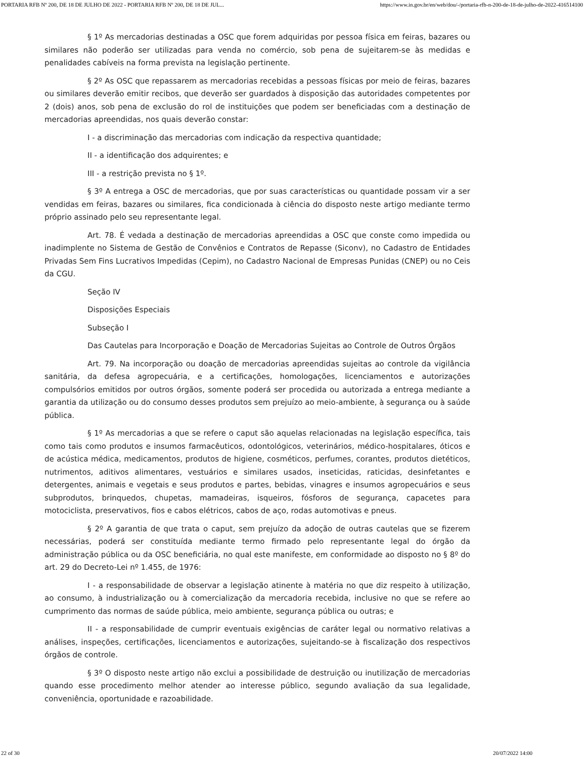PORTARIA RFB Nº 200, DE 18 DE JULHO DE 2022 - PORTARIA RFB Nº 200, DE 18 DE JUL... https://www.in.gov.br/en/web/dou/-/portaria-rfb-n-200-de-18-de-julho-de-2022-416514100
§ 1º As mercadorias destinadas a OSC que forem adquiridas por pessoa física em feiras, bazares ou similares não poderão ser utilizadas para venda no comércio, sob pena de sujeitarem-se às medidas e penalidades cabíveis na forma prevista na legislação pertinente.
§ 2º As OSC que repassarem as mercadorias recebidas a pessoas físicas por meio de feiras, bazares ou similares deverão emitir recibos, que deverão ser guardados à disposição das autoridades competentes por 2 (dois) anos, sob pena de exclusão do rol de instituições que podem ser beneficiadas com a destinação de mercadorias apreendidas, nos quais deverão constar:
I - a discriminação das mercadorias com indicação da respectiva quantidade;
II - a identificação dos adquirentes; e
III - a restrição prevista no § 1º.
§ 3º A entrega a OSC de mercadorias, que por suas características ou quantidade possam vir a ser vendidas em feiras, bazares ou similares, fica condicionada à ciência do disposto neste artigo mediante termo próprio assinado pelo seu representante legal.
Art. 78. É vedada a destinação de mercadorias apreendidas a OSC que conste como impedida ou inadimplente no Sistema de Gestão de Convênios e Contratos de Repasse (Siconv), no Cadastro de Entidades Privadas Sem Fins Lucrativos Impedidas (Cepim), no Cadastro Nacional de Empresas Punidas (CNEP) ou no Ceis da CGU.
Seção IV
Disposições Especiais
Subseção I
Das Cautelas para Incorporação e Doação de Mercadorias Sujeitas ao Controle de Outros Órgãos
Art. 79. Na incorporação ou doação de mercadorias apreendidas sujeitas ao controle da vigilância sanitária, da defesa agropecuária, e a certificações, homologações, licenciamentos e autorizações compulsórios emitidos por outros órgãos, somente poderá ser procedida ou autorizada a entrega mediante a garantia da utilização ou do consumo desses produtos sem prejuízo ao meio-ambiente, à segurança ou à saúde pública.
§ 1º As mercadorias a que se refere o caput são aquelas relacionadas na legislação específica, tais como tais como produtos e insumos farmacêuticos, odontológicos, veterinários, médico-hospitalares, óticos e de acústica médica, medicamentos, produtos de higiene, cosméticos, perfumes, corantes, produtos dietéticos, nutrimentos, aditivos alimentares, vestuários e similares usados, inseticidas, raticidas, desinfetantes e detergentes, animais e vegetais e seus produtos e partes, bebidas, vinagres e insumos agropecuários e seus subprodutos, brinquedos, chupetas, mamadeiras, isqueiros, fósforos de segurança, capacetes para motociclista, preservativos, fios e cabos elétricos, cabos de aço, rodas automotivas e pneus.
§ 2º A garantia de que trata o caput, sem prejuízo da adoção de outras cautelas que se fizerem necessárias, poderá ser constituída mediante termo firmado pelo representante legal do órgão da administração pública ou da OSC beneficiária, no qual este manifeste, em conformidade ao disposto no § 8º do art. 29 do Decreto-Lei nº 1.455, de 1976:
I - a responsabilidade de observar a legislação atinente à matéria no que diz respeito à utilização, ao consumo, à industrialização ou à comercialização da mercadoria recebida, inclusive no que se refere ao cumprimento das normas de saúde pública, meio ambiente, segurança pública ou outras; e
II - a responsabilidade de cumprir eventuais exigências de caráter legal ou normativo relativas a análises, inspeções, certificações, licenciamentos e autorizações, sujeitando-se à fiscalização dos respectivos órgãos de controle.
§ 3º O disposto neste artigo não exclui a possibilidade de destruição ou inutilização de mercadorias quando esse procedimento melhor atender ao interesse público, segundo avaliação da sua legalidade, conveniência, oportunidade e razoabilidade.
22 of 30 20/07/2022 14:00